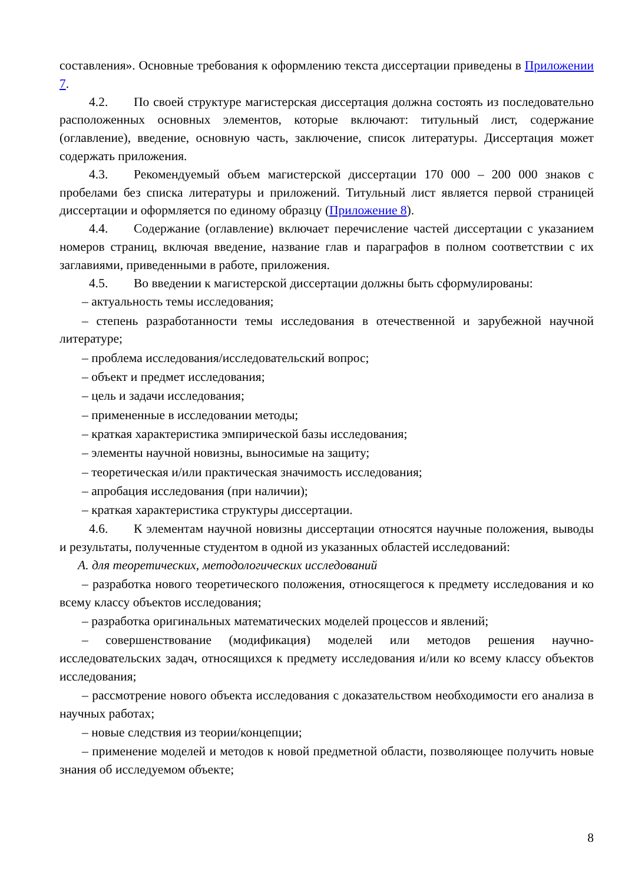составления». Основные требования к оформлению текста диссертации приведены в Приложении 7.
4.2. По своей структуре магистерская диссертация должна состоять из последовательно расположенных основных элементов, которые включают: титульный лист, содержание (оглавление), введение, основную часть, заключение, список литературы. Диссертация может содержать приложения.
4.3. Рекомендуемый объем магистерской диссертации 170 000 – 200 000 знаков с пробелами без списка литературы и приложений. Титульный лист является первой страницей диссертации и оформляется по единому образцу (Приложение 8).
4.4. Содержание (оглавление) включает перечисление частей диссертации с указанием номеров страниц, включая введение, название глав и параграфов в полном соответствии с их заглавиями, приведенными в работе, приложения.
4.5. Во введении к магистерской диссертации должны быть сформулированы:
– актуальность темы исследования;
– степень разработанности темы исследования в отечественной и зарубежной научной литературе;
– проблема исследования/исследовательский вопрос;
– объект и предмет исследования;
– цель и задачи исследования;
– примененные в исследовании методы;
– краткая характеристика эмпирической базы исследования;
– элементы научной новизны, выносимые на защиту;
– теоретическая и/или практическая значимость исследования;
– апробация исследования (при наличии);
– краткая характеристика структуры диссертации.
4.6. К элементам научной новизны диссертации относятся научные положения, выводы и результаты, полученные студентом в одной из указанных областей исследований:
А. для теоретических, методологических исследований
– разработка нового теоретического положения, относящегося к предмету исследования и ко всему классу объектов исследования;
– разработка оригинальных математических моделей процессов и явлений;
– совершенствование (модификация) моделей или методов решения научно-исследовательских задач, относящихся к предмету исследования и/или ко всему классу объектов исследования;
– рассмотрение нового объекта исследования с доказательством необходимости его анализа в научных работах;
– новые следствия из теории/концепции;
– применение моделей и методов к новой предметной области, позволяющее получить новые знания об исследуемом объекте;
8